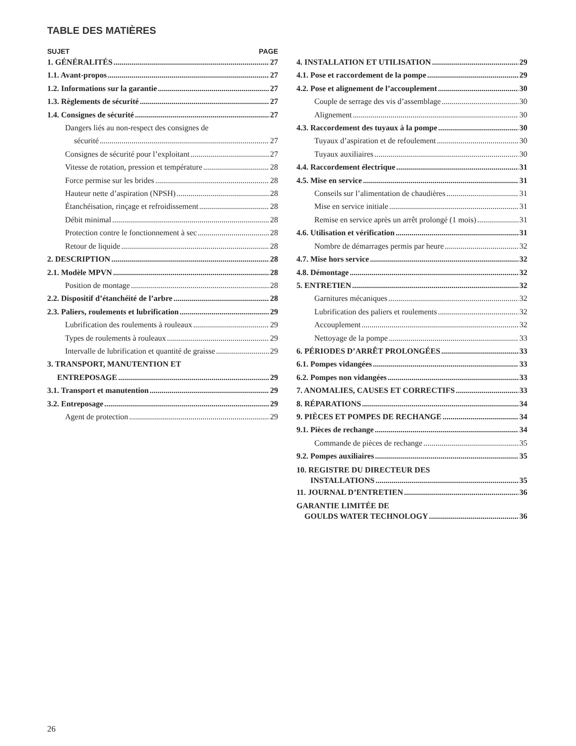TABLE DES MATIÈRES
SUJET PAGE
1. GÉNÉRALITÉS 27
1.1. Avant-propos 27
1.2. Informations sur la garantie 27
1.3. Règlements de sécurité 27
1.4. Consignes de sécurité 27
Dangers liés au non-respect des consignes de
sécurité 27
Consignes de sécurité pour l’exploitant 27
Vitesse de rotation, pression et température 28
Force permise sur les brides 28
Hauteur nette d’aspiration (NPSH) 28
Étanchéisation, rinçage et refroidissement 28
Débit minimal 28
Protection contre le fonctionnement à sec 28
Retour de liquide 28
2. DESCRIPTION 28
2.1. Modèle MPVN 28
Position de montage 28
2.2. Dispositif d’étanchéité de l’arbre 28
2.3. Paliers, roulements et lubrification 29
Lubrification des roulements à rouleaux 29
Types de roulements à rouleaux 29
Intervalle de lubrification et quantité de graisse 29
3. TRANSPORT, MANUTENTION ET
ENTREPOSAGE 29
3.1. Transport et manutention 29
3.2. Entreposage 29
Agent de protection 29
4. INSTALLATION ET UTILISATION 29
4.1. Pose et raccordement de la pompe 29
4.2. Pose et alignement de l’accouplement 30
Couple de serrage des vis d’assemblage 30
Alignement 30
4.3. Raccordement des tuyaux à la pompe 30
Tuyaux d’aspiration et de refoulement 30
Tuyaux auxiliaires 30
4.4. Raccordement électrique 31
4.5. Mise en service 31
Conseils sur l’alimentation de chaudières 31
Mise en service initiale 31
Remise en service après un arrêt prolongé (1 mois) 31
4.6. Utilisation et vérification 31
Nombre de démarrages permis par heure 32
4.7. Mise hors service 32
4.8. Démontage 32
5. ENTRETIEN 32
Garnitures mécaniques 32
Lubrification des paliers et roulements 32
Accouplement 32
Nettoyage de la pompe 33
6. PÉRIODES D’ARRÊT PROLONGÉES 33
6.1. Pompes vidangées 33
6.2. Pompes non vidangées 33
7. ANOMALIES, CAUSES ET CORRECTIFS 33
8. RÉPARATIONS 34
9. PIÈCES ET POMPES DE RECHANGE 34
9.1. Pièces de rechange 34
Commande de pièces de rechange 35
9.2. Pompes auxiliaires 35
10. REGISTRE DU DIRECTEUR DES
INSTALLATIONS 35
11. JOURNAL D’ENTRETIEN 36
GARANTIE LIMITÉE DE
GOULDS WATER TECHNOLOGY 36
26